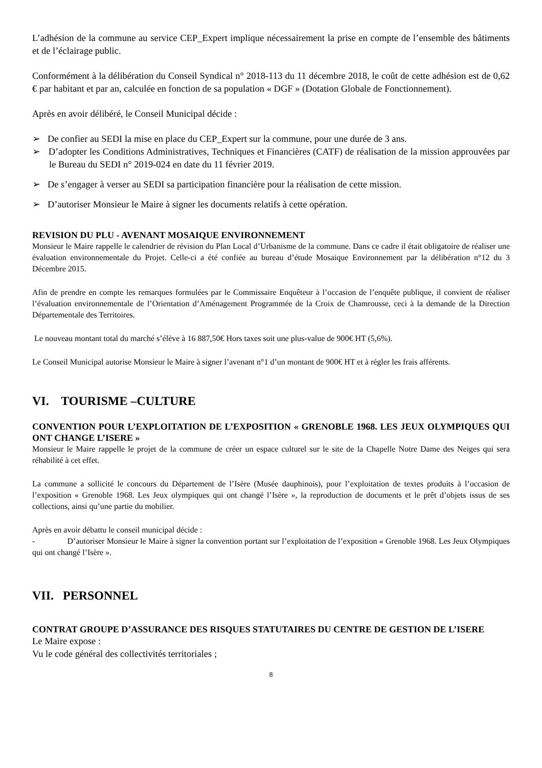L’adhésion de la commune au service CEP_Expert implique nécessairement la prise en compte de l’ensemble des bâtiments et de l’éclairage public.
Conformément à la délibération du Conseil Syndical n° 2018-113 du 11 décembre 2018, le coût de cette adhésion est de 0,62 € par habitant et par an, calculée en fonction de sa population « DGF » (Dotation Globale de Fonctionnement).
Après en avoir délibéré, le Conseil Municipal décide :
➢ De confier au SEDI la mise en place du CEP_Expert sur la commune, pour une durée de 3 ans.
➢ D’adopter les Conditions Administratives, Techniques et Financières (CATF) de réalisation de la mission approuvées par le Bureau du SEDI n° 2019-024 en date du 11 février 2019.
➢ De s’engager à verser au SEDI sa participation financière pour la réalisation de cette mission.
➢ D’autoriser Monsieur le Maire à signer les documents relatifs à cette opération.
REVISION DU PLU - AVENANT MOSAIQUE ENVIRONNEMENT
Monsieur le Maire rappelle le calendrier de révision du Plan Local d’Urbanisme de la commune. Dans ce cadre il était obligatoire de réaliser une évaluation environnementale du Projet. Celle-ci a été confiée au bureau d’étude Mosaique Environnement par la délibération n°12 du 3 Décembre 2015.
Afin de prendre en compte les remarques formulées par le Commissaire Enquêteur à l’occasion de l’enquête publique, il convient de réaliser l’évaluation environnementale de l’Orientation d’Aménagement Programmée de la Croix de Chamrousse, ceci à la demande de la Direction Départementale des Territoires.
Le nouveau montant total du marché s’élève à 16 887,50€ Hors taxes soit une plus-value de 900€ HT (5,6%).
Le Conseil Municipal autorise Monsieur le Maire à signer l’avenant n°1 d’un montant de 900€ HT et à régler les frais afférents.
VI. TOURISME –CULTURE
CONVENTION POUR L’EXPLOITATION DE L’EXPOSITION « GRENOBLE 1968. LES JEUX OLYMPIQUES QUI ONT CHANGE L’ISERE »
Monsieur le Maire rappelle le projet de la commune de créer un espace culturel sur le site de la Chapelle Notre Dame des Neiges qui sera réhabilité à cet effet.
La commune a sollicité le concours du Département de l’Isère (Musée dauphinois), pour l’exploitation de textes produits à l’occasion de l’exposition « Grenoble 1968. Les Jeux olympiques qui ont changé l’Isère », la reproduction de documents et le prêt d’objets issus de ses collections, ainsi qu’une partie du mobilier.
Après en avoir débattu le conseil municipal décide :
- D’autoriser Monsieur le Maire à signer la convention portant sur l’exploitation de l’exposition « Grenoble 1968. Les Jeux Olympiques qui ont changé l’Isère ».
VII. PERSONNEL
CONTRAT GROUPE D’ASSURANCE DES RISQUES STATUTAIRES DU CENTRE DE GESTION DE L’ISERE
Le Maire expose :
Vu le code général des collectivités territoriales ;
8